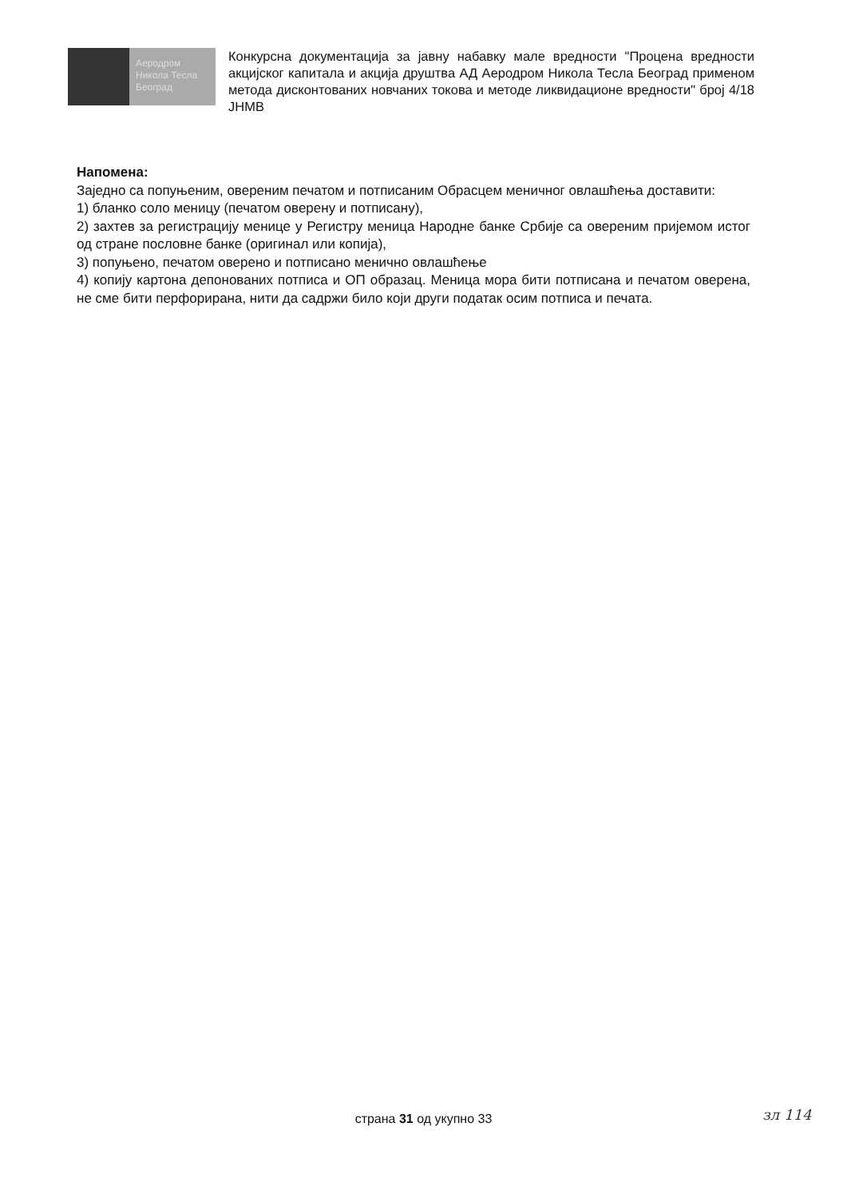Аеродром
Никола Тесла
Београд
Конкурсна документација за јавну набавку мале вредности "Процена вредности акцијског капитала и акција друштва АД Аеродром Никола Тесла Београд применом метода дисконтованих новчаних токова и методе ликвидационе вредности" број 4/18 ЈНМВ
Напомена:
Заједно са попуњеним, овереним печатом и потписаним Обрасцем меничног овлашћења доставити:
1) бланко соло меницу (печатом оверену и потписану),
2) захтев за регистрацију менице у Регистру меница Народне банке Србије са овереним пријемом истог од стране пословне банке (оригинал или копија),
3) попуњено, печатом оверено и потписано менично овлашћење
4) копију картона депонованих потписа и ОП образац. Меница мора бити потписана и печатом оверена, не сме бити перфорирана, нити да садржи било који други податак осим потписа и печата.
страна 31 од укупно 33 зл 114